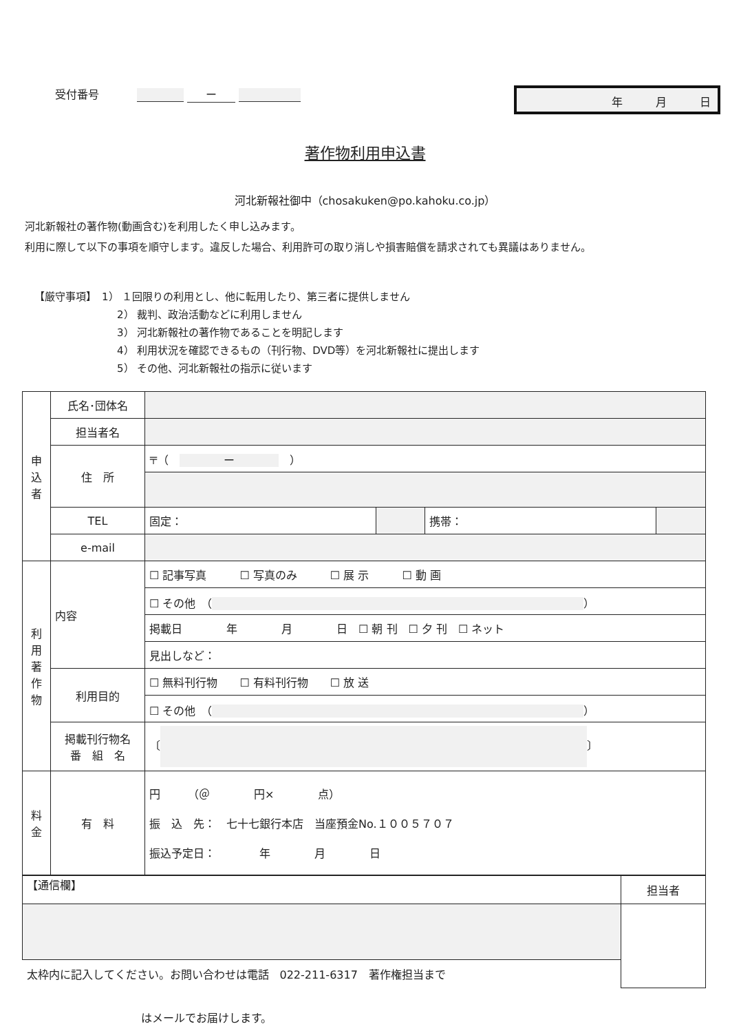受付番号 ー
年　　　月　　　日
著作物利用申込書
河北新報社御中（chosakuken@po.kahoku.co.jp）
河北新報社の著作物(動画含む)を利用したく申し込みます。
利用に際して以下の事項を順守します。違反した場合、利用許可の取り消しや損害賠償を請求されても異議はありません。
【厳守事項】　1） １回限りの利用とし、他に転用したり、第三者に提供しません
2） 裁判、政治活動などに利用しません
3） 河北新報社の著作物であることを明記します
4） 利用状況を確認できるもの（刊行物、DVD等）を河北新報社に提出します
5） その他、河北新報社の指示に従います
| 申 込 者 | 氏名･団体名 | | | | |
| | 担当者名 | | | | |
| | 住 所 | 〒（ ー ） | | | |
| | TEL | 固定： | | 携帯： | |
| | e-mail | | | | |
| 利 用 著 作 物 | 内容 | ☐ 記事写真 ☐ 写真のみ ☐ 展 示 ☐ 動 画 | | | |
| | | ☐ その他 （ ） | | | |
| | | 掲載日 年 月 日 ☐ 朝 刊 ☐ 夕 刊 ☐ ネット | | | |
| | | 見出しなど： | | | |
| | 利用目的 | ☐ 無料刊行物 ☐ 有料刊行物 ☐ 放 送 | | | |
| | | ☐ その他 （ ） | | | |
| | 掲載刊行物名 番 組 名 | 〔 〕 | | | |
| 料 金 | 有 料 | 円 （＠ 円× 点） 振 込 先： 七十七銀行本店 当座預金No.１００５７０７ 振込予定日： 年 月 日 | | | |
| 【通信欄】 | 担当者 |
| 太枠内に記入してください。お問い合わせは電話 022-211-6317 著作権担当まで | |
はメールでお届けします。